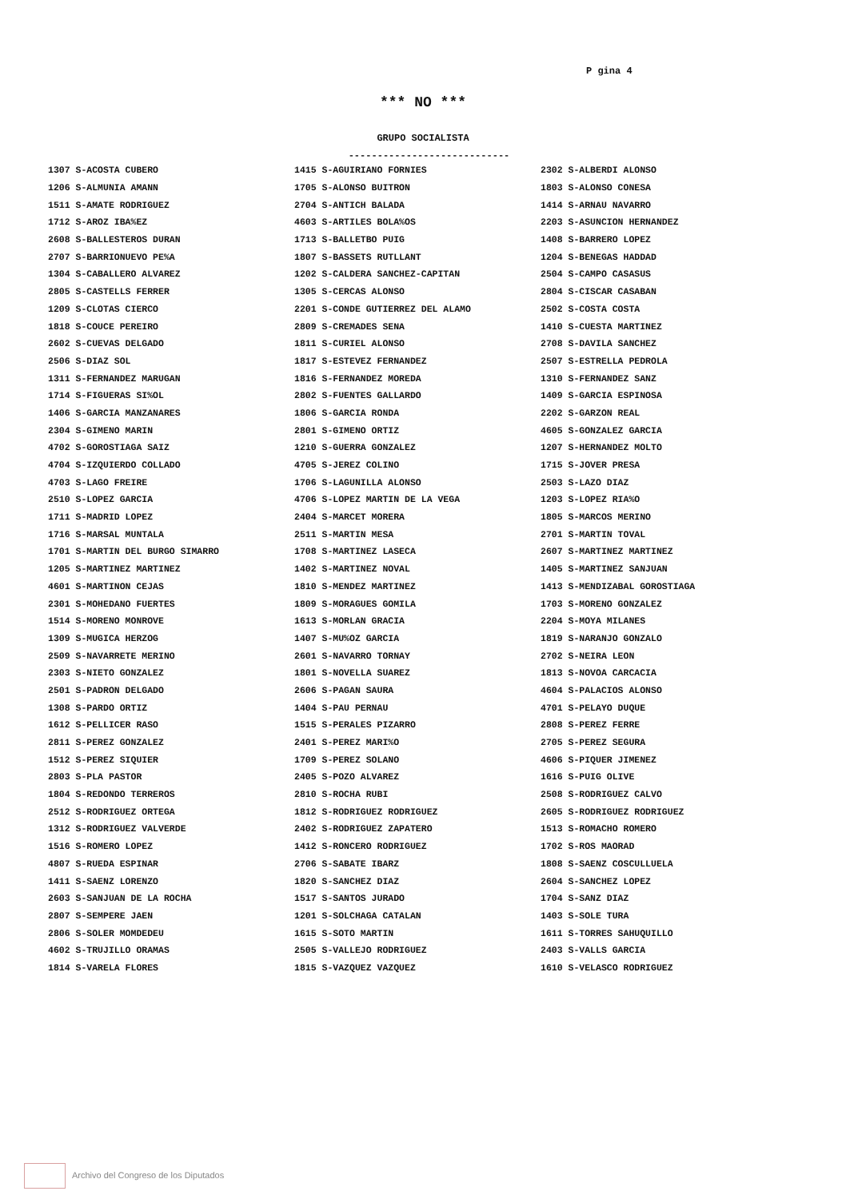P gina 4
*** NO ***
GRUPO SOCIALISTA
----------------------------
| 1307 S-ACOSTA CUBERO | 1415 S-AGUIRIANO FORNIES | 2302 S-ALBERDI ALONSO |
| 1206 S-ALMUNIA AMANN | 1705 S-ALONSO BUITRON | 1803 S-ALONSO CONESA |
| 1511 S-AMATE RODRIGUEZ | 2704 S-ANTICH BALADA | 1414 S-ARNAU NAVARRO |
| 1712 S-AROZ IBA%EZ | 4603 S-ARTILES BOLA%OS | 2203 S-ASUNCION HERNANDEZ |
| 2608 S-BALLESTEROS DURAN | 1713 S-BALLETBO PUIG | 1408 S-BARRERO LOPEZ |
| 2707 S-BARRIONUEVO PE%A | 1807 S-BASSETS RUTLLANT | 1204 S-BENEGAS HADDAD |
| 1304 S-CABALLERO ALVAREZ | 1202 S-CALDERA SANCHEZ-CAPITAN | 2504 S-CAMPO CASASUS |
| 2805 S-CASTELLS FERRER | 1305 S-CERCAS ALONSO | 2804 S-CISCAR CASABAN |
| 1209 S-CLOTAS CIERCO | 2201 S-CONDE GUTIERREZ DEL ALAMO | 2502 S-COSTA COSTA |
| 1818 S-COUCE PEREIRO | 2809 S-CREMADES SENA | 1410 S-CUESTA MARTINEZ |
| 2602 S-CUEVAS DELGADO | 1811 S-CURIEL ALONSO | 2708 S-DAVILA SANCHEZ |
| 2506 S-DIAZ SOL | 1817 S-ESTEVEZ FERNANDEZ | 2507 S-ESTRELLA PEDROLA |
| 1311 S-FERNANDEZ MARUGAN | 1816 S-FERNANDEZ MOREDA | 1310 S-FERNANDEZ SANZ |
| 1714 S-FIGUERAS SI%OL | 2802 S-FUENTES GALLARDO | 1409 S-GARCIA ESPINOSA |
| 1406 S-GARCIA MANZANARES | 1806 S-GARCIA RONDA | 2202 S-GARZON REAL |
| 2304 S-GIMENO MARIN | 2801 S-GIMENO ORTIZ | 4605 S-GONZALEZ GARCIA |
| 4702 S-GOROSTIAGA SAIZ | 1210 S-GUERRA GONZALEZ | 1207 S-HERNANDEZ MOLTO |
| 4704 S-IZQUIERDO COLLADO | 4705 S-JEREZ COLINO | 1715 S-JOVER PRESA |
| 4703 S-LAGO FREIRE | 1706 S-LAGUNILLA ALONSO | 2503 S-LAZO DIAZ |
| 2510 S-LOPEZ GARCIA | 4706 S-LOPEZ MARTIN DE LA VEGA | 1203 S-LOPEZ RIA%O |
| 1711 S-MADRID LOPEZ | 2404 S-MARCET MORERA | 1805 S-MARCOS MERINO |
| 1716 S-MARSAL MUNTALA | 2511 S-MARTIN MESA | 2701 S-MARTIN TOVAL |
| 1701 S-MARTIN DEL BURGO SIMARRO | 1708 S-MARTINEZ LASECA | 2607 S-MARTINEZ MARTINEZ |
| 1205 S-MARTINEZ MARTINEZ | 1402 S-MARTINEZ NOVAL | 1405 S-MARTINEZ SANJUAN |
| 4601 S-MARTINON CEJAS | 1810 S-MENDEZ MARTINEZ | 1413 S-MENDIZABAL GOROSTIAGA |
| 2301 S-MOHEDANO FUERTES | 1809 S-MORAGUES GOMILA | 1703 S-MORENO GONZALEZ |
| 1514 S-MORENO MONROVE | 1613 S-MORLAN GRACIA | 2204 S-MOYA MILANES |
| 1309 S-MUGICA HERZOG | 1407 S-MU%OZ GARCIA | 1819 S-NARANJO GONZALO |
| 2509 S-NAVARRETE MERINO | 2601 S-NAVARRO TORNAY | 2702 S-NEIRA LEON |
| 2303 S-NIETO GONZALEZ | 1801 S-NOVELLA SUAREZ | 1813 S-NOVOA CARCACIA |
| 2501 S-PADRON DELGADO | 2606 S-PAGAN SAURA | 4604 S-PALACIOS ALONSO |
| 1308 S-PARDO ORTIZ | 1404 S-PAU PERNAU | 4701 S-PELAYO DUQUE |
| 1612 S-PELLICER RASO | 1515 S-PERALES PIZARRO | 2808 S-PEREZ FERRE |
| 2811 S-PEREZ GONZALEZ | 2401 S-PEREZ MARI%O | 2705 S-PEREZ SEGURA |
| 1512 S-PEREZ SIQUIER | 1709 S-PEREZ SOLANO | 4606 S-PIQUER JIMENEZ |
| 2803 S-PLA PASTOR | 2405 S-POZO ALVAREZ | 1616 S-PUIG OLIVE |
| 1804 S-REDONDO TERREROS | 2810 S-ROCHA RUBI | 2508 S-RODRIGUEZ CALVO |
| 2512 S-RODRIGUEZ ORTEGA | 1812 S-RODRIGUEZ RODRIGUEZ | 2605 S-RODRIGUEZ RODRIGUEZ |
| 1312 S-RODRIGUEZ VALVERDE | 2402 S-RODRIGUEZ ZAPATERO | 1513 S-ROMACHO ROMERO |
| 1516 S-ROMERO LOPEZ | 1412 S-RONCERO RODRIGUEZ | 1702 S-ROS MAORAD |
| 4807 S-RUEDA ESPINAR | 2706 S-SABATE IBARZ | 1808 S-SAENZ COSCULLUELA |
| 1411 S-SAENZ LORENZO | 1820 S-SANCHEZ DIAZ | 2604 S-SANCHEZ LOPEZ |
| 2603 S-SANJUAN DE LA ROCHA | 1517 S-SANTOS JURADO | 1704 S-SANZ DIAZ |
| 2807 S-SEMPERE JAEN | 1201 S-SOLCHAGA CATALAN | 1403 S-SOLE TURA |
| 2806 S-SOLER MOMDEDEU | 1615 S-SOTO MARTIN | 1611 S-TORRES SAHUQUILLO |
| 4602 S-TRUJILLO ORAMAS | 2505 S-VALLEJO RODRIGUEZ | 2403 S-VALLS GARCIA |
| 1814 S-VARELA FLORES | 1815 S-VAZQUEZ VAZQUEZ | 1610 S-VELASCO RODRIGUEZ |
Archivo del Congreso de los Diputados